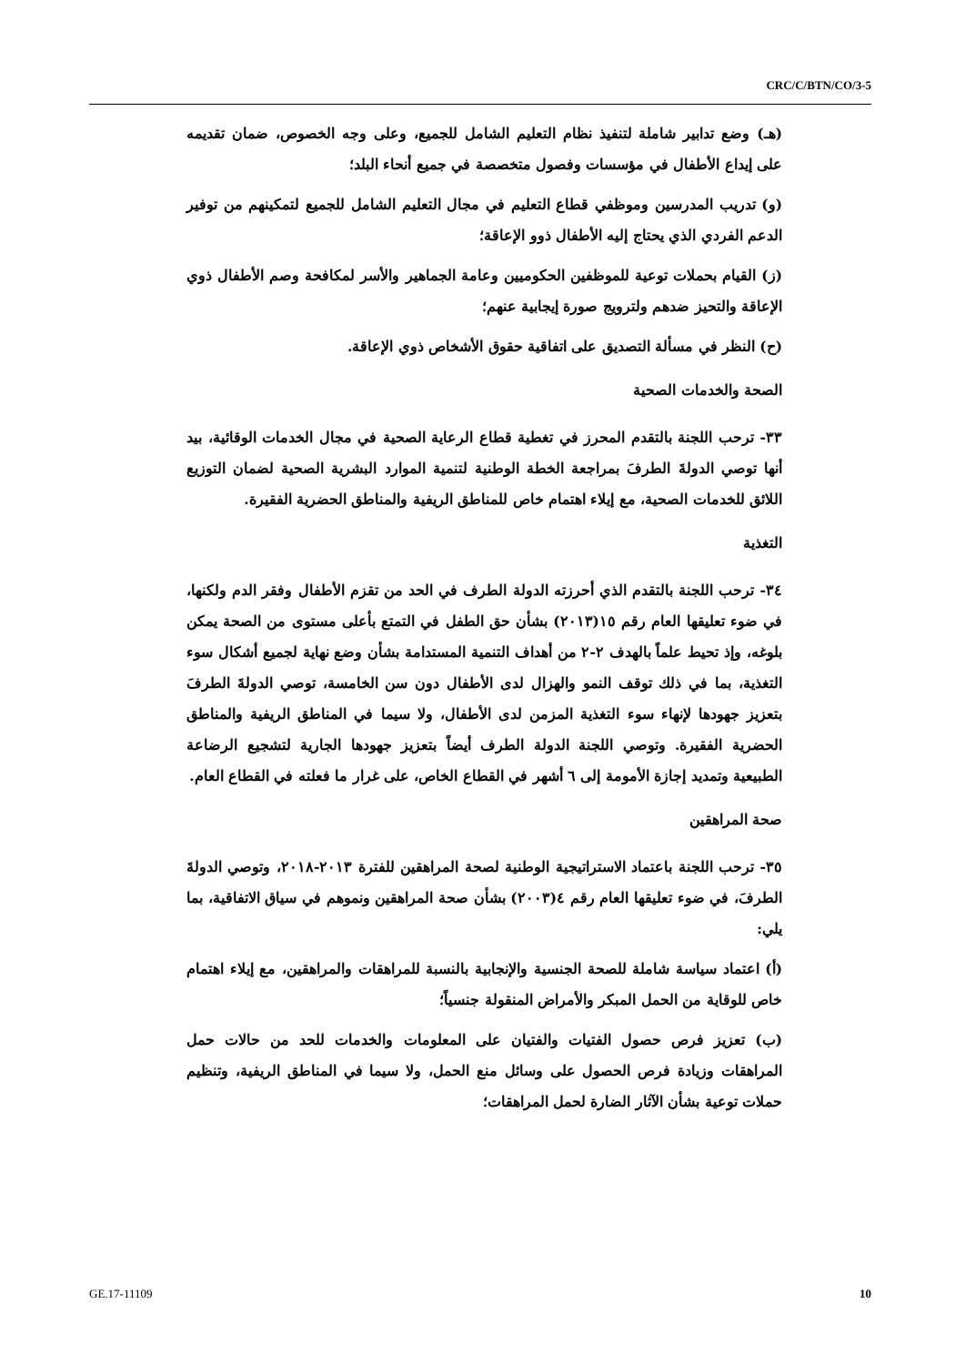CRC/C/BTN/CO/3-5
(هـ) وضع تدابير شاملة لتنفيذ نظام التعليم الشامل للجميع، وعلى وجه الخصوص، ضمان تقديمه على إيداع الأطفال في مؤسسات وفصول متخصصة في جميع أنحاء البلد؛
(و) تدريب المدرسين وموظفي قطاع التعليم في مجال التعليم الشامل للجميع لتمكينهم من توفير الدعم الفردي الذي يحتاج إليه الأطفال ذوو الإعاقة؛
(ز) القيام بحملات توعية للموظفين الحكوميين وعامة الجماهير والأسر لمكافحة وصم الأطفال ذوي الإعاقة والتحيز ضدهم ولترويج صورة إيجابية عنهم؛
(ح) النظر في مسألة التصديق على اتفاقية حقوق الأشخاص ذوي الإعاقة.
الصحة والخدمات الصحية
٣٣- ترحب اللجنة بالتقدم المحرز في تغطية قطاع الرعاية الصحية في مجال الخدمات الوقائية، بيد أنها توصي الدولةَ الطرفَ بمراجعة الخطة الوطنية لتنمية الموارد البشرية الصحية لضمان التوزيع اللائق للخدمات الصحية، مع إيلاء اهتمام خاص للمناطق الريفية والمناطق الحضرية الفقيرة.
التغذية
٣٤- ترحب اللجنة بالتقدم الذي أحرزته الدولة الطرف في الحد من تقزم الأطفال وفقر الدم ولكنها، في ضوء تعليقها العام رقم ١٥(٢٠١٣) بشأن حق الطفل في التمتع بأعلى مستوى من الصحة يمكن بلوغه، وإذ تحيط علماً بالهدف ٢-٢ من أهداف التنمية المستدامة بشأن وضع نهاية لجميع أشكال سوء التغذية، بما في ذلك توقف النمو والهزال لدى الأطفال دون سن الخامسة، توصي الدولةَ الطرفَ بتعزيز جهودها لإنهاء سوء التغذية المزمن لدى الأطفال، ولا سيما في المناطق الريفية والمناطق الحضرية الفقيرة. وتوصي اللجنة الدولة الطرف أيضاً بتعزيز جهودها الجارية لتشجيع الرضاعة الطبيعية وتمديد إجازة الأمومة إلى ٦ أشهر في القطاع الخاص، على غرار ما فعلته في القطاع العام.
صحة المراهقين
٣٥- ترحب اللجنة باعتماد الاستراتيجية الوطنية لصحة المراهقين للفترة ٢٠١٣-٢٠١٨، وتوصي الدولةَ الطرفَ، في ضوء تعليقها العام رقم ٤(٢٠٠٣) بشأن صحة المراهقين ونموهم في سياق الاتفاقية، بما يلي:
(أ) اعتماد سياسة شاملة للصحة الجنسية والإنجابية بالنسبة للمراهقات والمراهقين، مع إيلاء اهتمام خاص للوقاية من الحمل المبكر والأمراض المنقولة جنسياً؛
(ب) تعزيز فرص حصول الفتيات والفتيان على المعلومات والخدمات للحد من حالات حمل المراهقات وزيادة فرص الحصول على وسائل منع الحمل، ولا سيما في المناطق الريفية، وتنظيم حملات توعية بشأن الآثار الضارة لحمل المراهقات؛
GE.17-11109 10